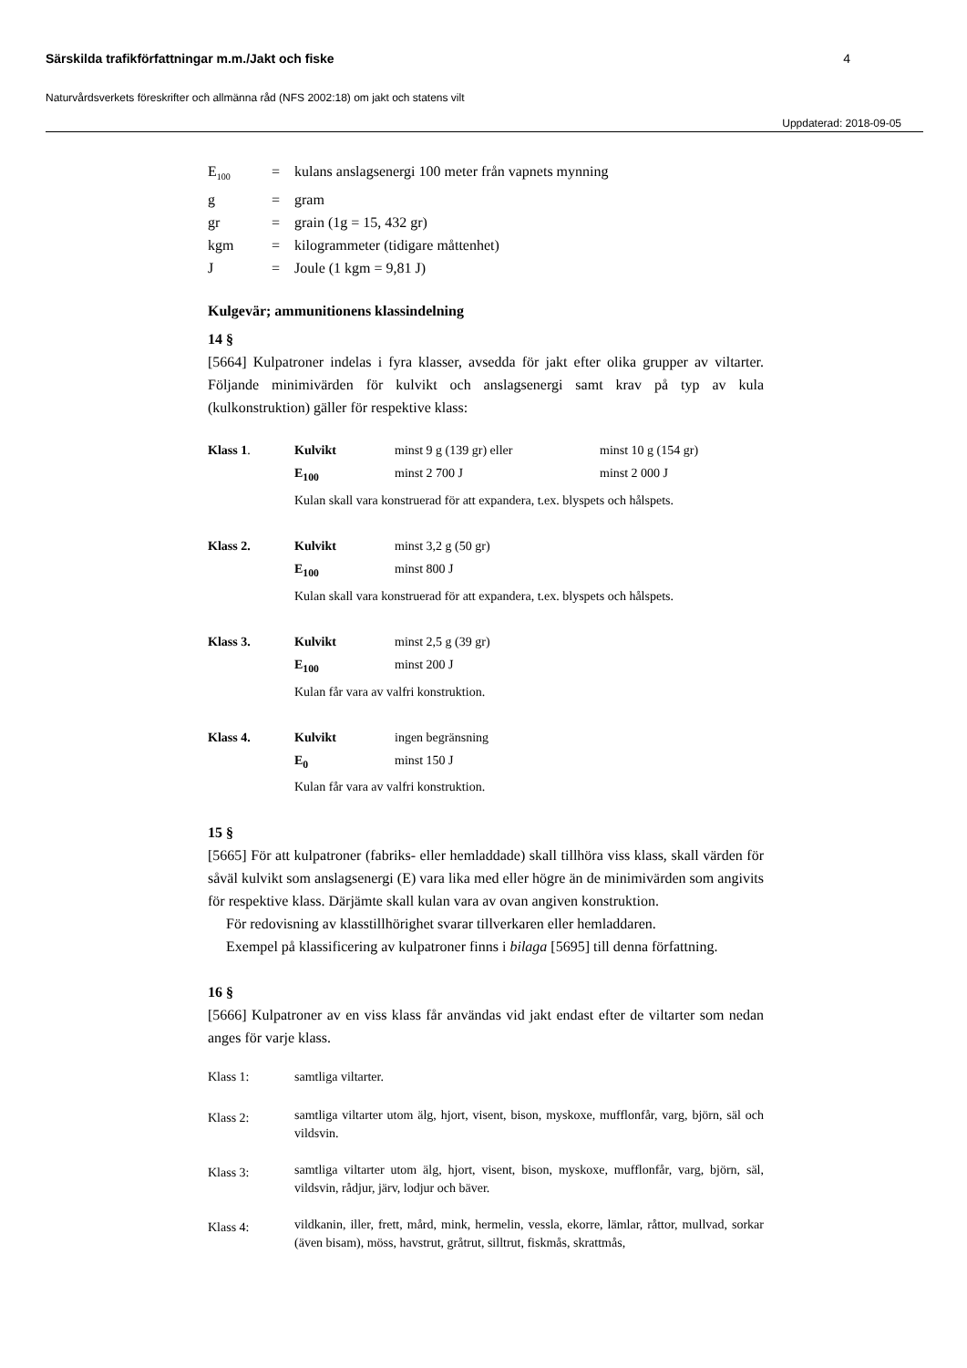Särskilda trafikförfattningar m.m./Jakt och fiske 4
Naturvårdsverkets föreskrifter och allmänna råd (NFS 2002:18) om jakt och statens vilt
Uppdaterad: 2018-09-05
| E<sub>100</sub> | = | kulans anslagsenergi 100 meter från vapnets mynning |
| g | = | gram |
| gr | = | grain (1g = 15, 432 gr) |
| kgm | = | kilogrammeter (tidigare måttenhet) |
| J | = | Joule (1 kgm = 9,81 J) |
Kulgevär; ammunitionens klassindelning
14 §
[5664] Kulpatroner indelas i fyra klasser, avsedda för jakt efter olika grupper av viltarter. Följande minimivärden för kulvikt och anslagsenergi samt krav på typ av kula (kulkonstruktion) gäller för respektive klass:
| Klass 1 . | Kulvikt | minst 9 g (139 gr) eller | minst 10 g (154 gr) |
| | E<sub>100</sub> | minst 2 700 J | minst 2 000 J |
| | Kulan skall vara konstruerad för att expandera, t.ex. blyspets och hålspets. | | |
| Klass 2. | Kulvikt | minst 3,2 g (50 gr) | |
| | E<sub>100</sub> | minst 800 J | |
| | Kulan skall vara konstruerad för att expandera, t.ex. blyspets och hålspets. | | |
| Klass 3. | Kulvikt | minst 2,5 g (39 gr) | |
| | E<sub>100</sub> | minst 200 J | |
| | Kulan får vara av valfri konstruktion. | | |
| Klass 4. | Kulvikt | ingen begränsning | |
| | E<sub>0</sub> | minst 150 J | |
| | Kulan får vara av valfri konstruktion. | | |
15 §
[5665] För att kulpatroner (fabriks- eller hemladdade) skall tillhöra viss klass, skall värden för såväl kulvikt som anslagsenergi (E) vara lika med eller högre än de minimivärden som angivits för respektive klass. Därjämte skall kulan vara av ovan angiven konstruktion.
För redovisning av klasstillhörighet svarar tillverkaren eller hemladdaren.
Exempel på klassificering av kulpatroner finns i bilaga [5695] till denna författning.
16 §
[5666] Kulpatroner av en viss klass får användas vid jakt endast efter de viltarter som nedan anges för varje klass.
| Klass 1: | samtliga viltarter. |
| Klass 2: | samtliga viltarter utom älg, hjort, visent, bison, myskoxe, mufflonfår, varg, björn, säl och vildsvin. |
| Klass 3: | samtliga viltarter utom älg, hjort, visent, bison, myskoxe, mufflonfår, varg, björn, säl, vildsvin, rådjur, järv, lodjur och bäver. |
| Klass 4: | vildkanin, iller, frett, mård, mink, hermelin, vessla, ekorre, lämlar, råttor, mullvad, sorkar (även bisam), möss, havstrut, gråtrut, silltrut, fiskmås, skrattmås, |